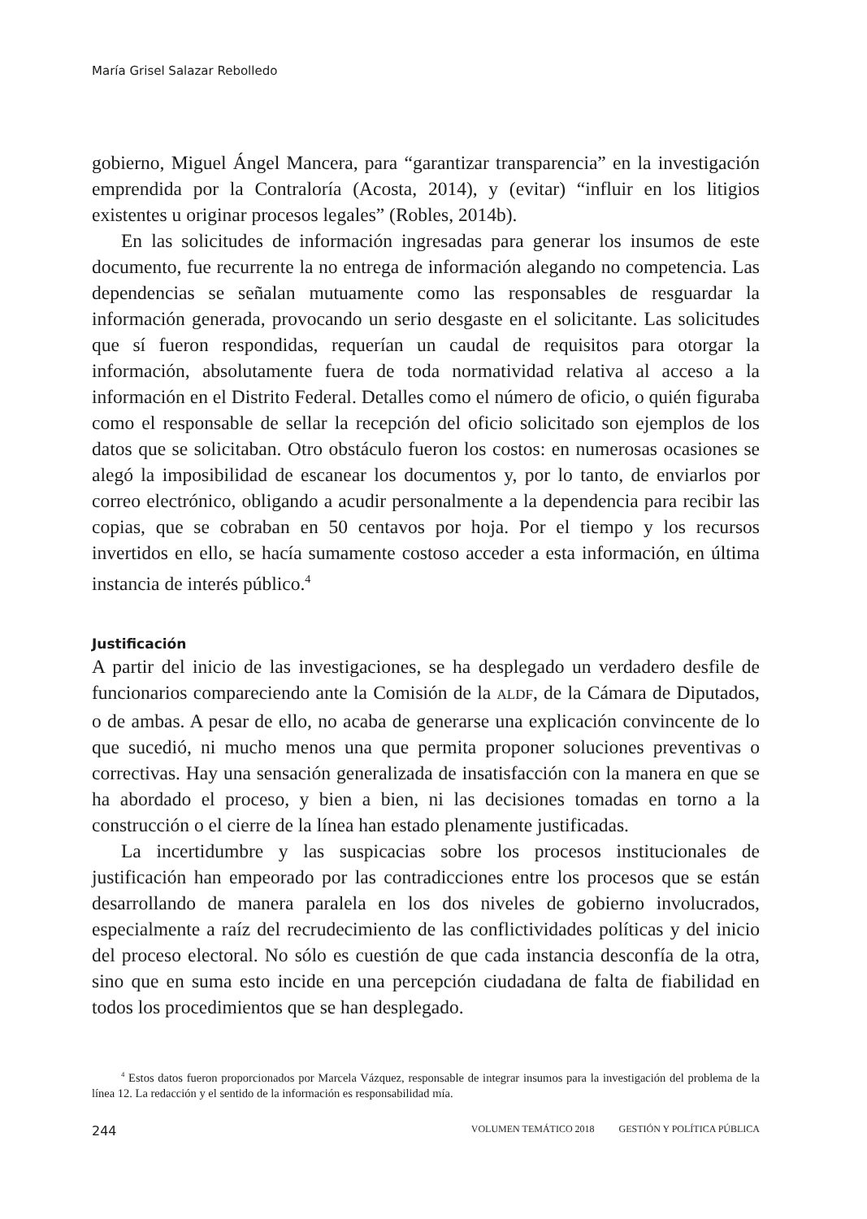María Grisel Salazar Rebolledo
gobierno, Miguel Ángel Mancera, para “garantizar transparencia” en la investigación emprendida por la Contraloría (Acosta, 2014), y (evitar) “influir en los litigios existentes u originar procesos legales” (Robles, 2014b).
En las solicitudes de información ingresadas para generar los insumos de este documento, fue recurrente la no entrega de información alegando no competencia. Las dependencias se señalan mutuamente como las responsables de resguardar la información generada, provocando un serio desgaste en el solicitante. Las solicitudes que sí fueron respondidas, requerían un caudal de requisitos para otorgar la información, absolutamente fuera de toda normatividad relativa al acceso a la información en el Distrito Federal. Detalles como el número de oficio, o quién figuraba como el responsable de sellar la recepción del oficio solicitado son ejemplos de los datos que se solicitaban. Otro obstáculo fueron los costos: en numerosas ocasiones se alegó la imposibilidad de escanear los documentos y, por lo tanto, de enviarlos por correo electrónico, obligando a acudir personalmente a la dependencia para recibir las copias, que se cobraban en 50 centavos por hoja. Por el tiempo y los recursos invertidos en ello, se hacía sumamente costoso acceder a esta información, en última instancia de interés público.<sup>4</sup>
Justificación
A partir del inicio de las investigaciones, se ha desplegado un verdadero desfile de funcionarios compareciendo ante la Comisión de la ALDF, de la Cámara de Diputados, o de ambas. A pesar de ello, no acaba de generarse una explicación convincente de lo que sucedió, ni mucho menos una que permita proponer soluciones preventivas o correctivas. Hay una sensación generalizada de insatisfacción con la manera en que se ha abordado el proceso, y bien a bien, ni las decisiones tomadas en torno a la construcción o el cierre de la línea han estado plenamente justificadas.
La incertidumbre y las suspicacias sobre los procesos institucionales de justificación han empeorado por las contradicciones entre los procesos que se están desarrollando de manera paralela en los dos niveles de gobierno involucrados, especialmente a raíz del recrudecimiento de las conflictividades políticas y del inicio del proceso electoral. No sólo es cuestión de que cada instancia desconfía de la otra, sino que en suma esto incide en una percepción ciudadana de falta de fiabilidad en todos los procedimientos que se han desplegado.
<sup>4</sup> Estos datos fueron proporcionados por Marcela Vázquez, responsable de integrar insumos para la investigación del problema de la línea 12. La redacción y el sentido de la información es responsabilidad mía.
244 VOLUMEN TEMÁTICO 2018 GESTIÓN Y POLÍTICA PÚBLICA